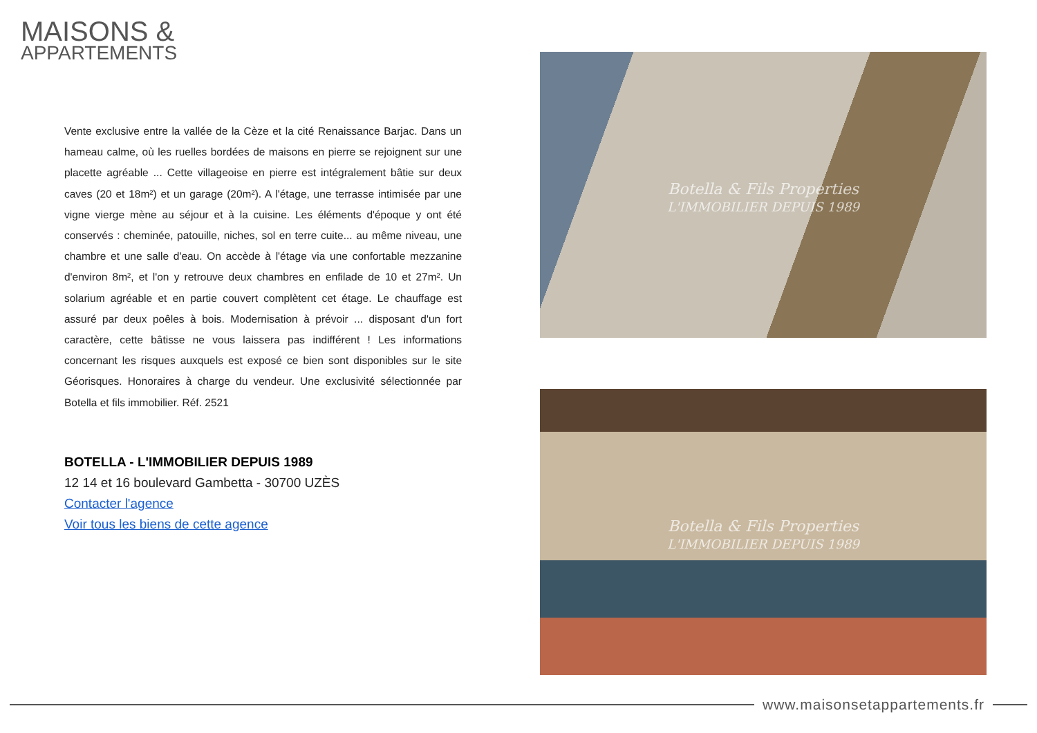MAISONS &
APPARTEMENTS
Vente exclusive entre la vallée de la Cèze et la cité Renaissance Barjac. Dans un hameau calme, où les ruelles bordées de maisons en pierre se rejoignent sur une placette agréable ... Cette villageoise en pierre est intégralement bâtie sur deux caves (20 et 18m²) et un garage (20m²). A l'étage, une terrasse intimisée par une vigne vierge mène au séjour et à la cuisine. Les éléments d'époque y ont été conservés : cheminée, patouille, niches, sol en terre cuite... au même niveau, une chambre et une salle d'eau. On accède à l'étage via une confortable mezzanine d'environ 8m², et l'on y retrouve deux chambres en enfilade de 10 et 27m². Un solarium agréable et en partie couvert complètent cet étage. Le chauffage est assuré par deux poêles à bois. Modernisation à prévoir ... disposant d'un fort caractère, cette bâtisse ne vous laissera pas indifférent ! Les informations concernant les risques auxquels est exposé ce bien sont disponibles sur le site Géorisques. Honoraires à charge du vendeur. Une exclusivité sélectionnée par Botella et fils immobilier. Réf. 2521
BOTELLA - L'IMMOBILIER DEPUIS 1989
12 14 et 16 boulevard Gambetta - 30700 UZÈS
Contacter l'agence
Voir tous les biens de cette agence
Botella & Fils Properties
L'IMMOBILIER DEPUIS 1989
Botella & Fils Properties
L'IMMOBILIER DEPUIS 1989
www.maisonsetappartements.fr